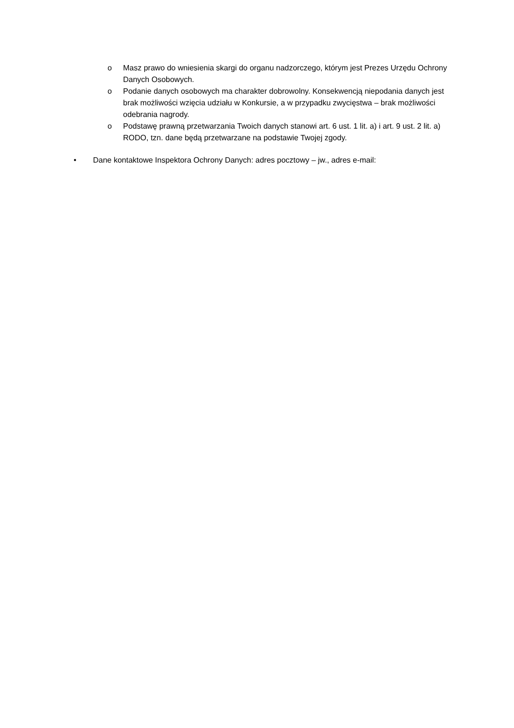o Masz prawo do wniesienia skargi do organu nadzorczego, którym jest Prezes Urzędu Ochrony Danych Osobowych.
o Podanie danych osobowych ma charakter dobrowolny. Konsekwencją niepodania danych jest brak możliwości wzięcia udziału w Konkursie, a w przypadku zwycięstwa – brak możliwości odebrania nagrody.
o Podstawę prawną przetwarzania Twoich danych stanowi art. 6 ust. 1 lit. a) i art. 9 ust. 2 lit. a) RODO, tzn. dane będą przetwarzane na podstawie Twojej zgody.
• Dane kontaktowe Inspektora Ochrony Danych: adres pocztowy – jw., adres e-mail: